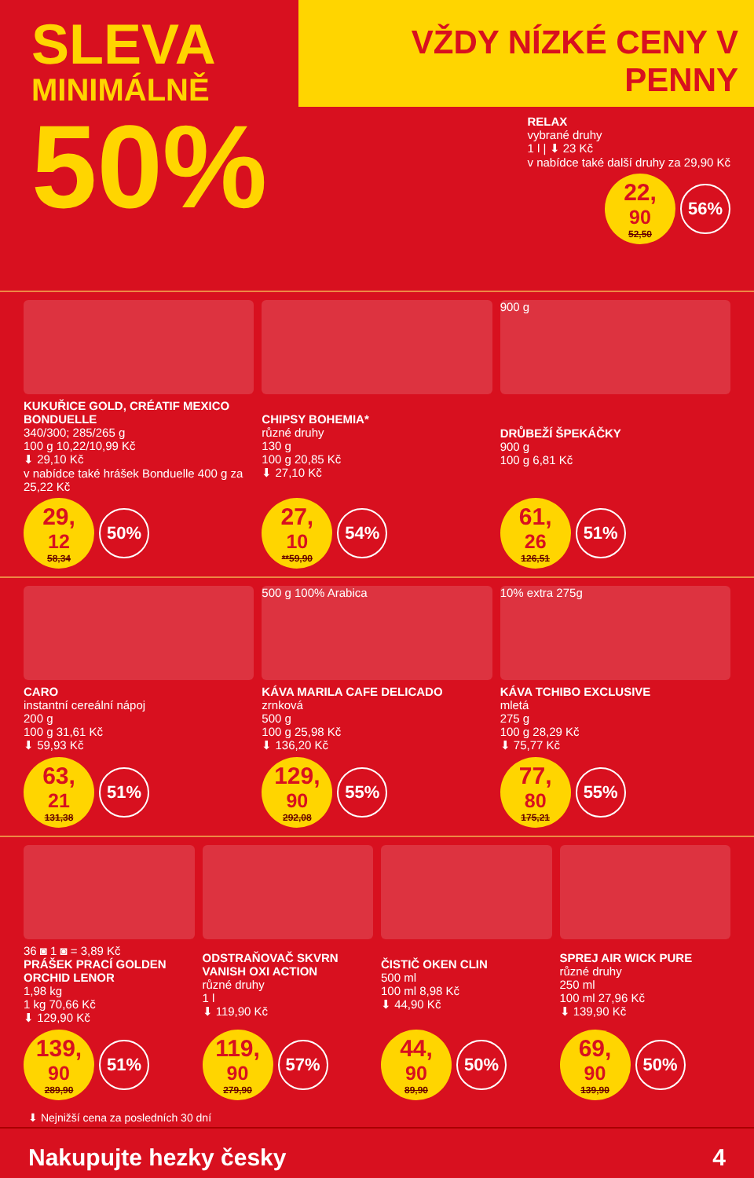SLEVA
MINIMÁLNĚ
50%
VŽDY NÍZKÉ CENY V PENNY
RELAX
vybrané druhy
1 l | ⬇ 23 Kč
v nabídce také další druhy za 29,90 Kč
22,<sup>90</sup>
52,50
56%
KUKUŘICE GOLD, CRÉATIF MEXICO BONDUELLE
340/300; 285/265 g
100 g 10,22/10,99 Kč
⬇ 29,10 Kč
v nabídce také hrášek Bonduelle 400 g za 25,22 Kč
29,<sup>12</sup>
58,34
50%
CHIPSY BOHEMIA*
různé druhy
130 g
100 g 20,85 Kč
⬇ 27,10 Kč
27,<sup>10</sup>
**59,90
54%
900 g
DRŮBEŽÍ ŠPEKÁČKY
900 g
100 g 6,81 Kč
61,<sup>26</sup>
126,51
51%
CARO
instantní cereální nápoj
200 g
100 g 31,61 Kč
⬇ 59,93 Kč
63,<sup>21</sup>
131,38
51%
500 g 100% Arabica
KÁVA MARILA CAFE DELICADO
zrnková
500 g
100 g 25,98 Kč
⬇ 136,20 Kč
129,<sup>90</sup>
292,08
55%
10% extra 275g
KÁVA TCHIBO EXCLUSIVE
mletá
275 g
100 g 28,29 Kč
⬇ 75,77 Kč
77,<sup>80</sup>
175,21
55%
36 ◙ 1 ◙ = 3,89 Kč
PRÁŠEK PRACÍ GOLDEN ORCHID LENOR
1,98 kg
1 kg 70,66 Kč
⬇ 129,90 Kč
139,<sup>90</sup>
289,90
51%
ODSTRAŇOVAČ SKVRN VANISH OXI ACTION
různé druhy
1 l
⬇ 119,90 Kč
119,<sup>90</sup>
279,90
57%
ČISTIČ OKEN CLIN
500 ml
100 ml 8,98 Kč
⬇ 44,90 Kč
44,<sup>90</sup>
89,90
50%
SPREJ AIR WICK PURE
různé druhy
250 ml
100 ml 27,96 Kč
⬇ 139,90 Kč
69,<sup>90</sup>
139,90
50%
⬇ Nejnižší cena za posledních 30 dní
Nakupujte hezky česky 4